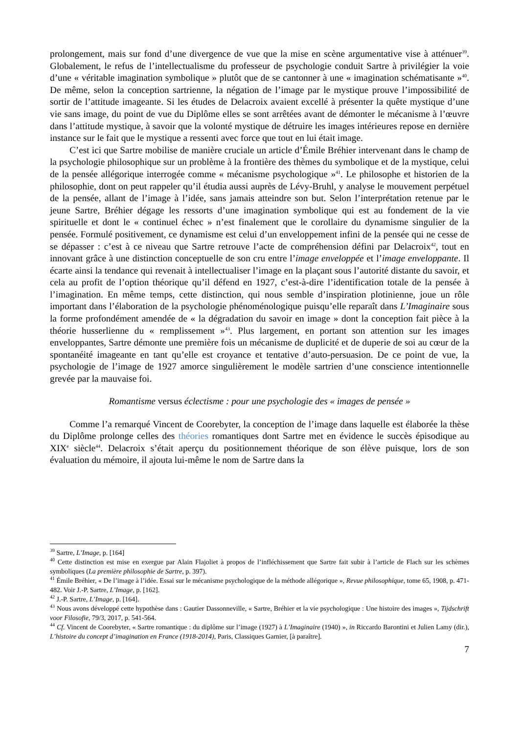prolongement, mais sur fond d’une divergence de vue que la mise en scène argumentative vise à atténuer<sup>39</sup>. Globalement, le refus de l’intellectualisme du professeur de psychologie conduit Sartre à privilégier la voie d’une « véritable imagination symbolique » plutôt que de se cantonner à une « imagination schématisante »<sup>40</sup>. De même, selon la conception sartrienne, la négation de l’image par le mystique prouve l’impossibilité de sortir de l’attitude imageante. Si les études de Delacroix avaient excellé à présenter la quête mystique d’une vie sans image, du point de vue du Diplôme elles se sont arrêtées avant de démonter le mécanisme à l’œuvre dans l’attitude mystique, à savoir que la volonté mystique de détruire les images intérieures repose en dernière instance sur le fait que le mystique a ressenti avec force que tout en lui était image.
C’est ici que Sartre mobilise de manière cruciale un article d’Émile Bréhier intervenant dans le champ de la psychologie philosophique sur un problème à la frontière des thèmes du symbolique et de la mystique, celui de la pensée allégorique interrogée comme « mécanisme psychologique »<sup>41</sup>. Le philosophe et historien de la philosophie, dont on peut rappeler qu’il étudia aussi auprès de Lévy-Bruhl, y analyse le mouvement perpétuel de la pensée, allant de l’image à l’idée, sans jamais atteindre son but. Selon l’interprétation retenue par le jeune Sartre, Bréhier dégage les ressorts d’une imagination symbolique qui est au fondement de la vie spirituelle et dont le « continuel échec » n’est finalement que le corollaire du dynamisme singulier de la pensée. Formulé positivement, ce dynamisme est celui d’un enveloppement infini de la pensée qui ne cesse de se dépasser : c’est à ce niveau que Sartre retrouve l’acte de compréhension défini par Delacroix<sup>42</sup>, tout en innovant grâce à une distinction conceptuelle de son cru entre l’image enveloppée et l’image enveloppante. Il écarte ainsi la tendance qui revenait à intellectualiser l’image en la plaçant sous l’autorité distante du savoir, et cela au profit de l’option théorique qu’il défend en 1927, c’est-à-dire l’identification totale de la pensée à l’imagination. En même temps, cette distinction, qui nous semble d’inspiration plotinienne, joue un rôle important dans l’élaboration de la psychologie phénoménologique puisqu’elle reparaît dans L’Imaginaire sous la forme profondément amendée de « la dégradation du savoir en image » dont la conception fait pièce à la théorie husserlienne du « remplissement »<sup>43</sup>. Plus largement, en portant son attention sur les images enveloppantes, Sartre démonte une première fois un mécanisme de duplicité et de duperie de soi au cœur de la spontanéité imageante en tant qu’elle est croyance et tentative d’auto-persuasion. De ce point de vue, la psychologie de l’image de 1927 amorce singulièrement le modèle sartrien d’une conscience intentionnelle grevée par la mauvaise foi.
Romantisme versus éclectisme : pour une psychologie des « images de pensée »
Comme l’a remarqué Vincent de Coorebyter, la conception de l’image dans laquelle est élaborée la thèse du Diplôme prolonge celles des théories romantiques dont Sartre met en évidence le succès épisodique au XIX<sup>e</sup> siècle<sup>44</sup>. Delacroix s’était aperçu du positionnement théorique de son élève puisque, lors de son évaluation du mémoire, il ajouta lui-même le nom de Sartre dans la
<sup>39</sup> Sartre, L’Image, p. [164]
<sup>40</sup> Cette distinction est mise en exergue par Alain Flajoliet à propos de l’infléchissement que Sartre fait subir à l’article de Flach sur les schèmes symboliques (La première philosophie de Sartre, p. 397).
<sup>41</sup> Émile Bréhier, « De l’image à l’idée. Essai sur le mécanisme psychologique de la méthode allégorique », Revue philosophique, tome 65, 1908, p. 471-482. Voir J.-P. Sartre, L’Image, p. [162].
<sup>42</sup> J.-P. Sartre, L’Image, p. [164].
<sup>43</sup> Nous avons développé cette hypothèse dans : Gautier Dassonneville, « Sartre, Bréhier et la vie psychologique : Une histoire des images », Tijdschrift voor Filosofie, 79/3, 2017, p. 541-564.
<sup>44</sup> Cf. Vincent de Coorebyter, « Sartre romantique : du diplôme sur l’image (1927) à L’Imaginaire (1940) », in Riccardo Barontini et Julien Lamy (dir.), L’histoire du concept d’imagination en France (1918-2014), Paris, Classiques Garnier, [à paraître].
7